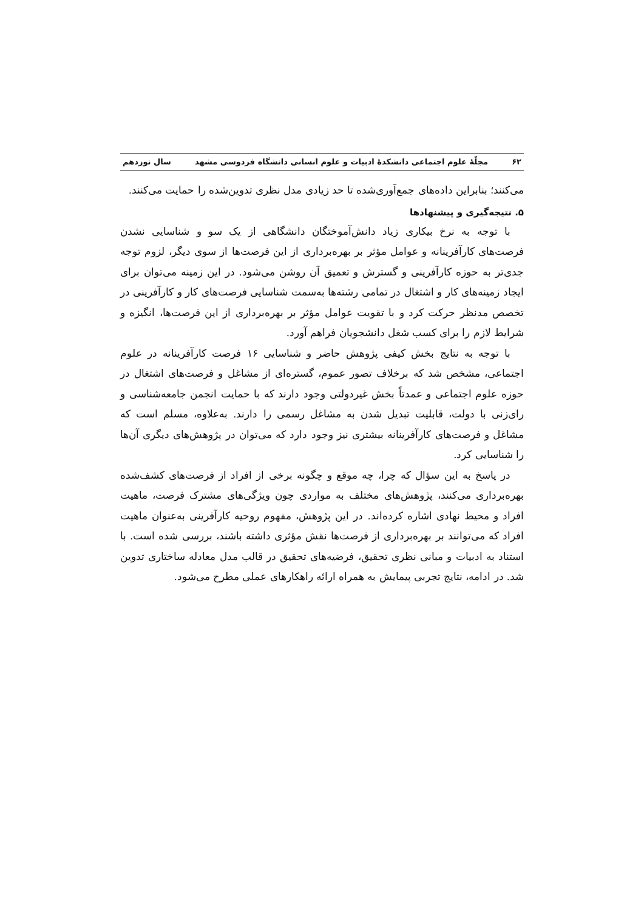۶۲ مجلّهٔ علوم اجتماعی دانشکدهٔ ادبیات و علوم انسانی دانشگاه فردوسی مشهد سال نوزدهم
می‌کنند؛ بنابراین داده‌های جمع‌آوری‌شده تا حد زیادی مدل نظری تدوین‌شده را حمایت می‌کنند.
۵. نتیجه‌گیری و پیشنهادها
با توجه به نرخ بیکاری زیاد دانش‌آموختگان دانشگاهی از یک سو و شناسایی نشدن فرصت‌های کارآفرینانه و عوامل مؤثر بر بهره‌برداری از این فرصت‌ها از سوی دیگر، لزوم توجه جدی‌تر به حوزه کارآفرینی و گسترش و تعمیق آن روشن می‌شود. در این زمینه می‌توان برای ایجاد زمینه‌های کار و اشتغال در تمامی رشته‌ها به‌سمت شناسایی فرصت‌های کار و کارآفرینی در تخصص مدنظر حرکت کرد و با تقویت عوامل مؤثر بر بهره‌برداری از این فرصت‌ها، انگیزه و شرایط لازم را برای کسب شغل دانشجویان فراهم آورد.
با توجه به نتایج بخش کیفی پژوهش حاضر و شناسایی ۱۶ فرصت کارآفرینانه در علوم اجتماعی، مشخص شد که برخلاف تصور عموم، گستره‌ای از مشاغل و فرصت‌های اشتغال در حوزه علوم اجتماعی و عمدتاً بخش غیردولتی وجود دارند که با حمایت انجمن جامعه‌شناسی و رای‌زنی با دولت، قابلیت تبدیل شدن به مشاغل رسمی را دارند. به‌علاوه، مسلم است که مشاغل و فرصت‌های کارآفرینانه بیشتری نیز وجود دارد که می‌توان در پژوهش‌های دیگری آن‌ها را شناسایی کرد.
در پاسخ به این سؤال که چرا، چه موقع و چگونه برخی از افراد از فرصت‌های کشف‌شده بهره‌برداری می‌کنند، پژوهش‌های مختلف به مواردی چون ویژگی‌های مشترک فرصت، ماهیت افراد و محیط نهادی اشاره کرده‌اند. در این پژوهش، مفهوم روحیه کارآفرینی به‌عنوان ماهیت افراد که می‌توانند بر بهره‌برداری از فرصت‌ها نقش مؤثری داشته باشند، بررسی شده است. با استناد به ادبیات و مبانی نظری تحقیق، فرضیه‌های تحقیق در قالب مدل معادله ساختاری تدوین شد. در ادامه، نتایج تجربی پیمایش به همراه ارائه راهکارهای عملی مطرح می‌شود.